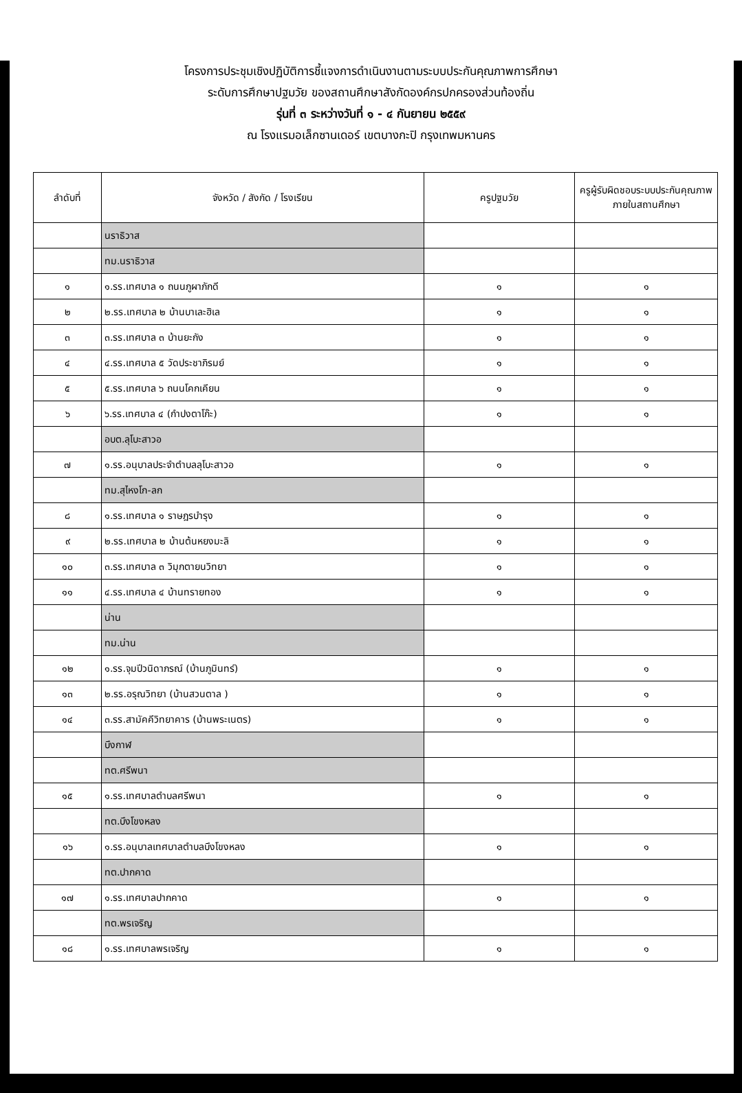โครงการประชุมเชิงปฏิบัติการชี้แจงการดำเนินงานตามระบบประกันคุณภาพการศึกษา
ระดับการศึกษาปฐมวัย ของสถานศึกษาสังกัดองค์กรปกครองส่วนท้องถิ่น
รุ่นที่ ๓ ระหว่างวันที่ ๑ - ๔ กันยายน ๒๕๕๙
ณ โรงแรมอเล็กซานเดอร์ เขตบางกะปิ กรุงเทพมหานคร
| ลำดับที่ | จังหวัด / สังกัด / โรงเรียน | ครูปฐมวัย | ครูผู้รับผิดชอบระบบประกันคุณภาพภายในสถานศึกษา |
| --- | --- | --- | --- |
| | นราธิวาส | | |
| | ทม.นราธิวาส | | |
| ๑ | ๑.รร.เทศบาล ๑ ถนนภูผาภักดี | ๑ | ๑ |
| ๒ | ๒.รร.เทศบาล ๒ บ้านบาเละฮิเล | ๑ | ๑ |
| ๓ | ๓.รร.เทศบาล ๓ บ้านยะกัง | ๑ | ๑ |
| ๔ | ๔.รร.เทศบาล ๕ วัดประชาภิรมย์ | ๑ | ๑ |
| ๕ | ๕.รร.เทศบาล ๖ ถนนโคกเคียน | ๑ | ๑ |
| ๖ | ๖.รร.เทศบาล ๔ (กำปงตาโก๊ะ) | ๑ | ๑ |
| | อบต.ลุโบะสาวอ | | |
| ๗ | ๑.รร.อนุบาลประจำตำบลลุโบะสาวอ | ๑ | ๑ |
| | ทม.สุไหงโก-ลก | | |
| ๘ | ๑.รร.เทศบาล ๑ ราษฎรบำรุง | ๑ | ๑ |
| ๙ | ๒.รร.เทศบาล ๒ บ้านต้นหยงมะลิ | ๑ | ๑ |
| ๑๐ | ๓.รร.เทศบาล ๓ วิมุกตายนวิทยา | ๑ | ๑ |
| ๑๑ | ๔.รร.เทศบาล ๔ บ้านทรายทอง | ๑ | ๑ |
| | น่าน | | |
| | ทม.น่าน | | |
| ๑๒ | ๑.รร.จุมปีวนิดาภรณ์ (บ้านภูมินทร์) | ๑ | ๑ |
| ๑๓ | ๒.รร.อรุณวิทยา (บ้านสวนตาล ) | ๑ | ๑ |
| ๑๔ | ๓.รร.สามัคคีวิทยาคาร (บ้านพระเนตร) | ๑ | ๑ |
| | บึงกาฬ | | |
| | ทต.ศรีพนา | | |
| ๑๕ | ๑.รร.เทศบาลตำบลศรีพนา | ๑ | ๑ |
| | ทต.บึงโขงหลง | | |
| ๑๖ | ๑.รร.อนุบาลเทศบาลตำบลบึงโขงหลง | ๑ | ๑ |
| | ทต.ปากคาด | | |
| ๑๗ | ๑.รร.เทศบาลปากคาด | ๑ | ๑ |
| | ทต.พรเจริญ | | |
| ๑๘ | ๑.รร.เทศบาลพรเจริญ | ๑ | ๑ |